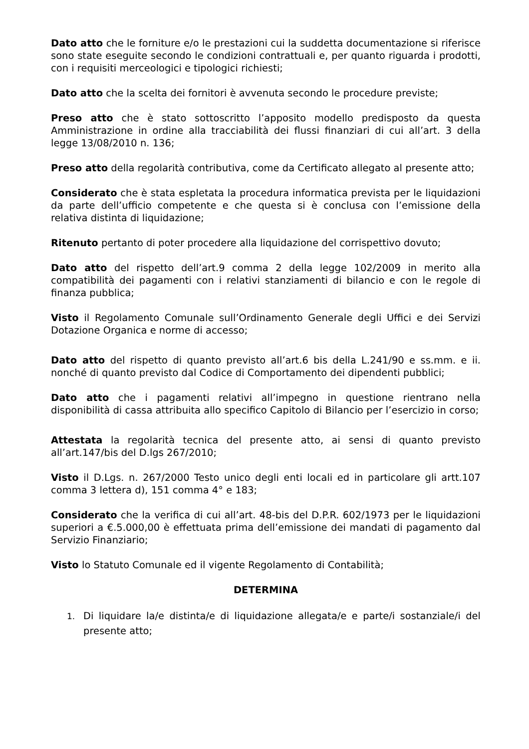Dato atto che le forniture e/o le prestazioni cui la suddetta documentazione si riferisce sono state eseguite secondo le condizioni contrattuali e, per quanto riguarda i prodotti, con i requisiti merceologici e tipologici richiesti;
Dato atto che la scelta dei fornitori è avvenuta secondo le procedure previste;
Preso atto che è stato sottoscritto l’apposito modello predisposto da questa Amministrazione in ordine alla tracciabilità dei flussi finanziari di cui all’art. 3 della legge 13/08/2010 n. 136;
Preso atto della regolarità contributiva, come da Certificato allegato al presente atto;
Considerato che è stata espletata la procedura informatica prevista per le liquidazioni da parte dell’ufficio competente e che questa si è conclusa con l’emissione della relativa distinta di liquidazione;
Ritenuto pertanto di poter procedere alla liquidazione del corrispettivo dovuto;
Dato atto del rispetto dell’art.9 comma 2 della legge 102/2009 in merito alla compatibilità dei pagamenti con i relativi stanziamenti di bilancio e con le regole di finanza pubblica;
Visto il Regolamento Comunale sull’Ordinamento Generale degli Uffici e dei Servizi Dotazione Organica e norme di accesso;
Dato atto del rispetto di quanto previsto all’art.6 bis della L.241/90 e ss.mm. e ii. nonché di quanto previsto dal Codice di Comportamento dei dipendenti pubblici;
Dato atto che i pagamenti relativi all’impegno in questione rientrano nella disponibilità di cassa attribuita allo specifico Capitolo di Bilancio per l’esercizio in corso;
Attestata la regolarità tecnica del presente atto, ai sensi di quanto previsto all’art.147/bis del D.lgs 267/2010;
Visto il D.Lgs. n. 267/2000 Testo unico degli enti locali ed in particolare gli artt.107 comma 3 lettera d), 151 comma 4° e 183;
Considerato che la verifica di cui all’art. 48-bis del D.P.R. 602/1973 per le liquidazioni superiori a €.5.000,00 è effettuata prima dell’emissione dei mandati di pagamento dal Servizio Finanziario;
Visto lo Statuto Comunale ed il vigente Regolamento di Contabilità;
DETERMINA
1. Di liquidare la/e distinta/e di liquidazione allegata/e e parte/i sostanziale/i del presente atto;